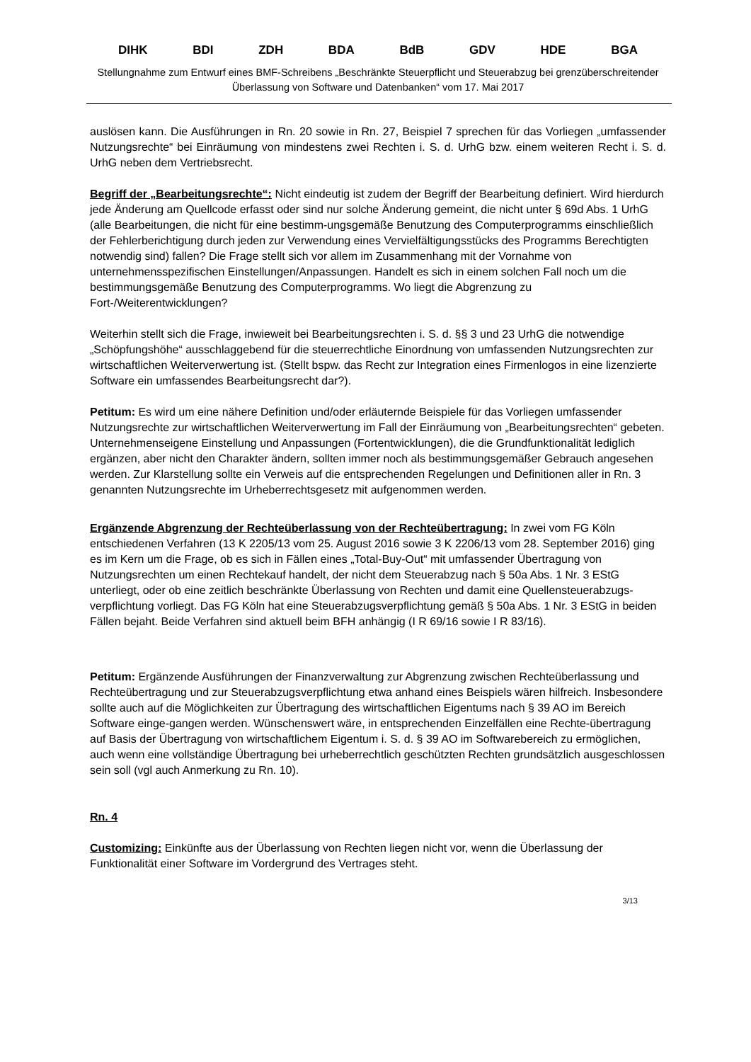DIHK BDI ZDH BDA BdB GDV HDE BGA
Stellungnahme zum Entwurf eines BMF-Schreibens „Beschränkte Steuerpflicht und Steuerabzug bei grenzüberschreitender Überlassung von Software und Datenbanken“ vom 17. Mai 2017
auslösen kann. Die Ausführungen in Rn. 20 sowie in Rn. 27, Beispiel 7 sprechen für das Vorliegen „umfassender Nutzungsrechte“ bei Einräumung von mindestens zwei Rechten i. S. d. UrhG bzw. einem weiteren Recht i. S. d. UrhG neben dem Vertriebsrecht.
Begriff der „Bearbeitungsrechte“: Nicht eindeutig ist zudem der Begriff der Bearbeitung definiert. Wird hierdurch jede Änderung am Quellcode erfasst oder sind nur solche Änderung gemeint, die nicht unter § 69d Abs. 1 UrhG (alle Bearbeitungen, die nicht für eine bestimm-ungsgemäße Benutzung des Computerprogramms einschließlich der Fehlerberichtigung durch jeden zur Verwendung eines Vervielfältigungsstücks des Programms Berechtigten notwendig sind) fallen? Die Frage stellt sich vor allem im Zusammenhang mit der Vornahme von unternehmensspezifischen Einstellungen/Anpassungen. Handelt es sich in einem solchen Fall noch um die bestimmungsgemäße Benutzung des Computerprogramms. Wo liegt die Abgrenzung zu Fort-/Weiterentwicklungen?
Weiterhin stellt sich die Frage, inwieweit bei Bearbeitungsrechten i. S. d. §§ 3 und 23 UrhG die notwendige „Schöpfungshöhe“ ausschlaggebend für die steuerrechtliche Einordnung von umfassenden Nutzungsrechten zur wirtschaftlichen Weiterverwertung ist. (Stellt bspw. das Recht zur Integration eines Firmenlogos in eine lizenzierte Software ein umfassendes Bearbeitungsrecht dar?).
Petitum: Es wird um eine nähere Definition und/oder erläuternde Beispiele für das Vorliegen umfassender Nutzungsrechte zur wirtschaftlichen Weiterverwertung im Fall der Einräumung von „Bearbeitungsrechten“ gebeten. Unternehmenseigene Einstellung und Anpassungen (Fortentwicklungen), die die Grundfunktionalität lediglich ergänzen, aber nicht den Charakter ändern, sollten immer noch als bestimmungsgemäßer Gebrauch angesehen werden. Zur Klarstellung sollte ein Verweis auf die entsprechenden Regelungen und Definitionen aller in Rn. 3 genannten Nutzungsrechte im Urheberrechtsgesetz mit aufgenommen werden.
Ergänzende Abgrenzung der Rechteüberlassung von der Rechteübertragung: In zwei vom FG Köln entschiedenen Verfahren (13 K 2205/13 vom 25. August 2016 sowie 3 K 2206/13 vom 28. September 2016) ging es im Kern um die Frage, ob es sich in Fällen eines „Total-Buy-Out“ mit umfassender Übertragung von Nutzungsrechten um einen Rechtekauf handelt, der nicht dem Steuerabzug nach § 50a Abs. 1 Nr. 3 EStG unterliegt, oder ob eine zeitlich beschränkte Überlassung von Rechten und damit eine Quellensteuerabzugs-verpflichtung vorliegt. Das FG Köln hat eine Steuerabzugsverpflichtung gemäß § 50a Abs. 1 Nr. 3 EStG in beiden Fällen bejaht. Beide Verfahren sind aktuell beim BFH anhängig (I R 69/16 sowie I R 83/16).
Petitum: Ergänzende Ausführungen der Finanzverwaltung zur Abgrenzung zwischen Rechteüberlassung und Rechteübertragung und zur Steuerabzugsverpflichtung etwa anhand eines Beispiels wären hilfreich. Insbesondere sollte auch auf die Möglichkeiten zur Übertragung des wirtschaftlichen Eigentums nach § 39 AO im Bereich Software einge-gangen werden. Wünschenswert wäre, in entsprechenden Einzelfällen eine Rechte-übertragung auf Basis der Übertragung von wirtschaftlichem Eigentum i. S. d. § 39 AO im Softwarebereich zu ermöglichen, auch wenn eine vollständige Übertragung bei urheberrechtlich geschützten Rechten grundsätzlich ausgeschlossen sein soll (vgl auch Anmerkung zu Rn. 10).
Rn. 4
Customizing: Einkünfte aus der Überlassung von Rechten liegen nicht vor, wenn die Überlassung der Funktionalität einer Software im Vordergrund des Vertrages steht.
3/13